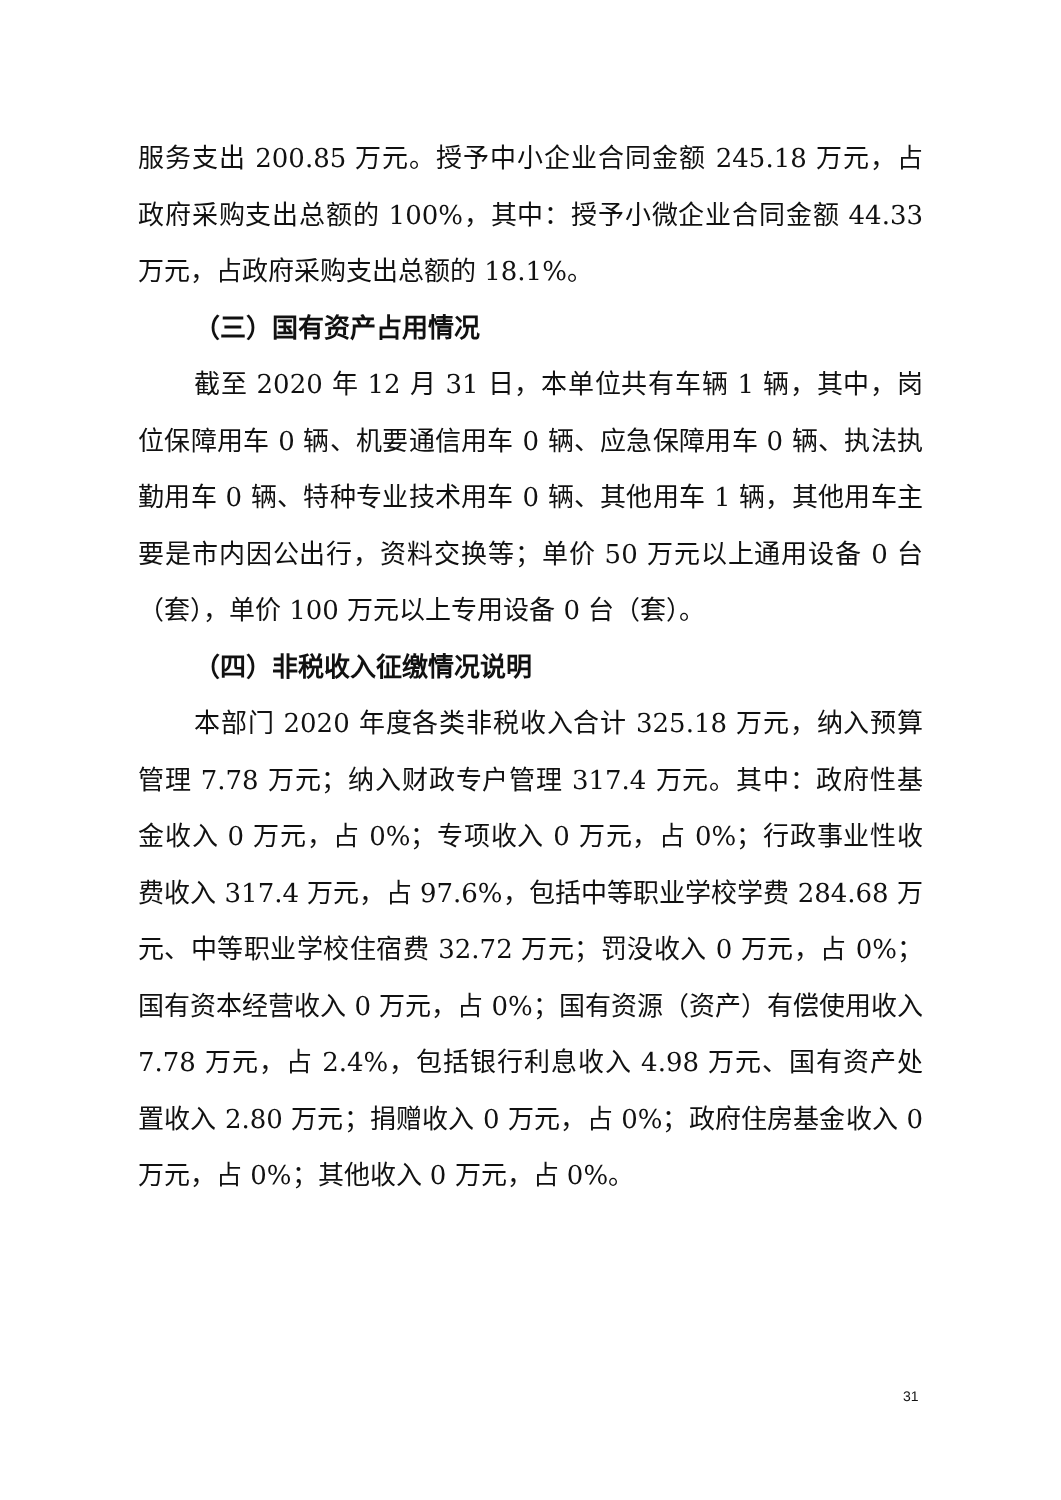服务支出 200.85 万元。授予中小企业合同金额 245.18 万元，占政府采购支出总额的 100%，其中：授予小微企业合同金额 44.33 万元，占政府采购支出总额的 18.1%。
（三）国有资产占用情况
截至 2020 年 12 月 31 日，本单位共有车辆 1 辆，其中，岗位保障用车 0 辆、机要通信用车 0 辆、应急保障用车 0 辆、执法执勤用车 0 辆、特种专业技术用车 0 辆、其他用车 1 辆，其他用车主要是市内因公出行，资料交换等；单价 50 万元以上通用设备 0 台（套），单价 100 万元以上专用设备 0 台（套）。
（四）非税收入征缴情况说明
本部门 2020 年度各类非税收入合计 325.18 万元，纳入预算管理 7.78 万元；纳入财政专户管理 317.4 万元。其中：政府性基金收入 0 万元，占 0%；专项收入 0 万元，占 0%；行政事业性收费收入 317.4 万元，占 97.6%，包括中等职业学校学费 284.68 万元、中等职业学校住宿费 32.72 万元；罚没收入 0 万元，占 0%；国有资本经营收入 0 万元，占 0%；国有资源（资产）有偿使用收入 7.78 万元，占 2.4%，包括银行利息收入 4.98 万元、国有资产处置收入 2.80 万元；捐赠收入 0 万元，占 0%；政府住房基金收入 0 万元，占 0%；其他收入 0 万元，占 0%。
31